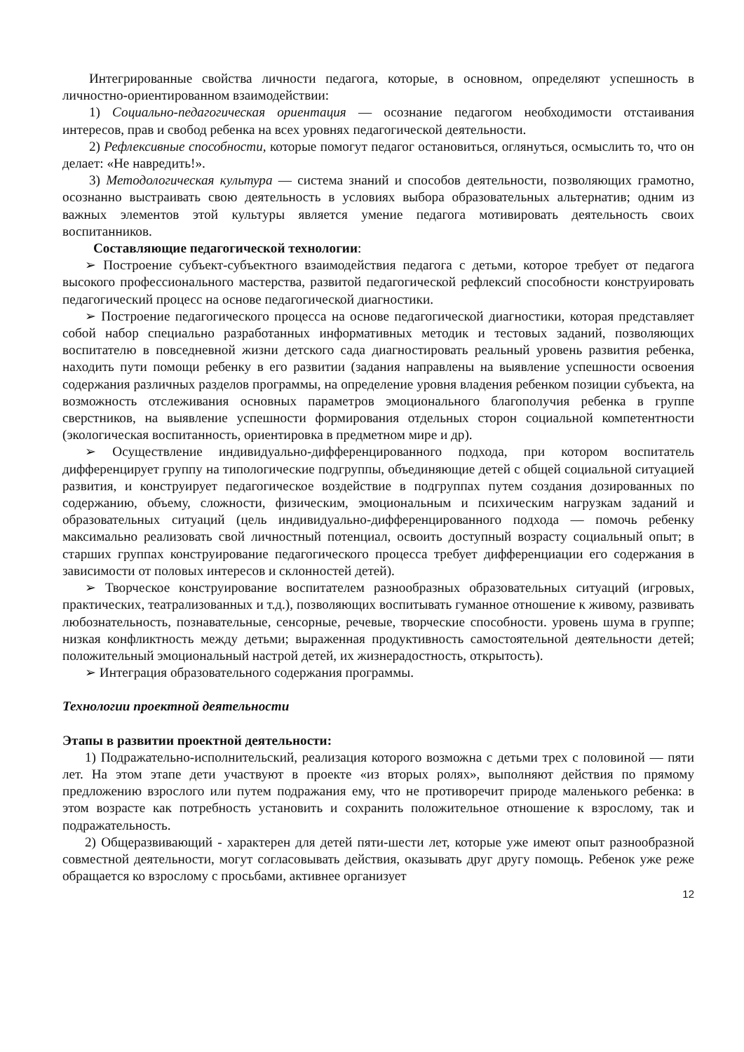Интегрированные свойства личности педагога, которые, в основном, определяют успешность в личностно-ориентированном взаимодействии:
1) Социально-педагогическая ориентация — осознание педагогом необходимости отстаивания интересов, прав и свобод ребенка на всех уровнях педагогической деятельности.
2) Рефлексивные способности, которые помогут педагог остановиться, оглянуться, осмыслить то, что он делает: «Не навредить!».
3) Методологическая культура — система знаний и способов деятельности, позволяющих грамотно, осознанно выстраивать свою деятельность в условиях выбора образовательных альтернатив; одним из важных элементов этой культуры является умение педагога мотивировать деятельность своих воспитанников.
Составляющие педагогической технологии:
➢ Построение субъект-субъектного взаимодействия педагога с детьми, которое требует от педагога высокого профессионального мастерства, развитой педагогической рефлексий способности конструировать педагогический процесс на основе педагогической диагностики.
➢ Построение педагогического процесса на основе педагогической диагностики, которая представляет собой набор специально разработанных информативных методик и тестовых заданий, позволяющих воспитателю в повседневной жизни детского сада диагностировать реальный уровень развития ребенка, находить пути помощи ребенку в его развитии (задания направлены на выявление успешности освоения содержания различных разделов программы, на определение уровня владения ребенком позиции субъекта, на возможность отслеживания основных параметров эмоционального благополучия ребенка в группе сверстников, на выявление успешности формирования отдельных сторон социальной компетентности (экологическая воспитанность, ориентировка в предметном мире и др).
➢ Осуществление индивидуально-дифференцированного подхода, при котором воспитатель дифференцирует группу на типологические подгруппы, объединяющие детей с общей социальной ситуацией развития, и конструирует педагогическое воздействие в подгруппах путем создания дозированных по содержанию, объему, сложности, физическим, эмоциональным и психическим нагрузкам заданий и образовательных ситуаций (цель индивидуально-дифференцированного подхода — помочь ребенку максимально реализовать свой личностный потенциал, освоить доступный возрасту социальный опыт; в старших группах конструирование педагогического процесса требует дифференциации его содержания в зависимости от половых интересов и склонностей детей).
➢ Творческое конструирование воспитателем разнообразных образовательных ситуаций (игровых, практических, театрализованных и т.д.), позволяющих воспитывать гуманное отношение к живому, развивать любознательность, познавательные, сенсорные, речевые, творческие способности. уровень шума в группе; низкая конфликтность между детьми; выраженная продуктивность самостоятельной деятельности детей; положительный эмоциональный настрой детей, их жизнерадостность, открытость).
➢ Интеграция образовательного содержания программы.
Технологии проектной деятельности
Этапы в развитии проектной деятельности:
1) Подражательно-исполнительский, реализация которого возможна с детьми трех с половиной — пяти лет. На этом этапе дети участвуют в проекте «из вторых ролях», выполняют действия по прямому предложению взрослого или путем подражания ему, что не противоречит природе маленького ребенка: в этом возрасте как потребность установить и сохранить положительное отношение к взрослому, так и подражательность.
2) Общеразвивающий - характерен для детей пяти-шести лет, которые уже имеют опыт разнообразной совместной деятельности, могут согласовывать действия, оказывать друг другу помощь. Ребенок уже реже обращается ко взрослому с просьбами, активнее организует
12